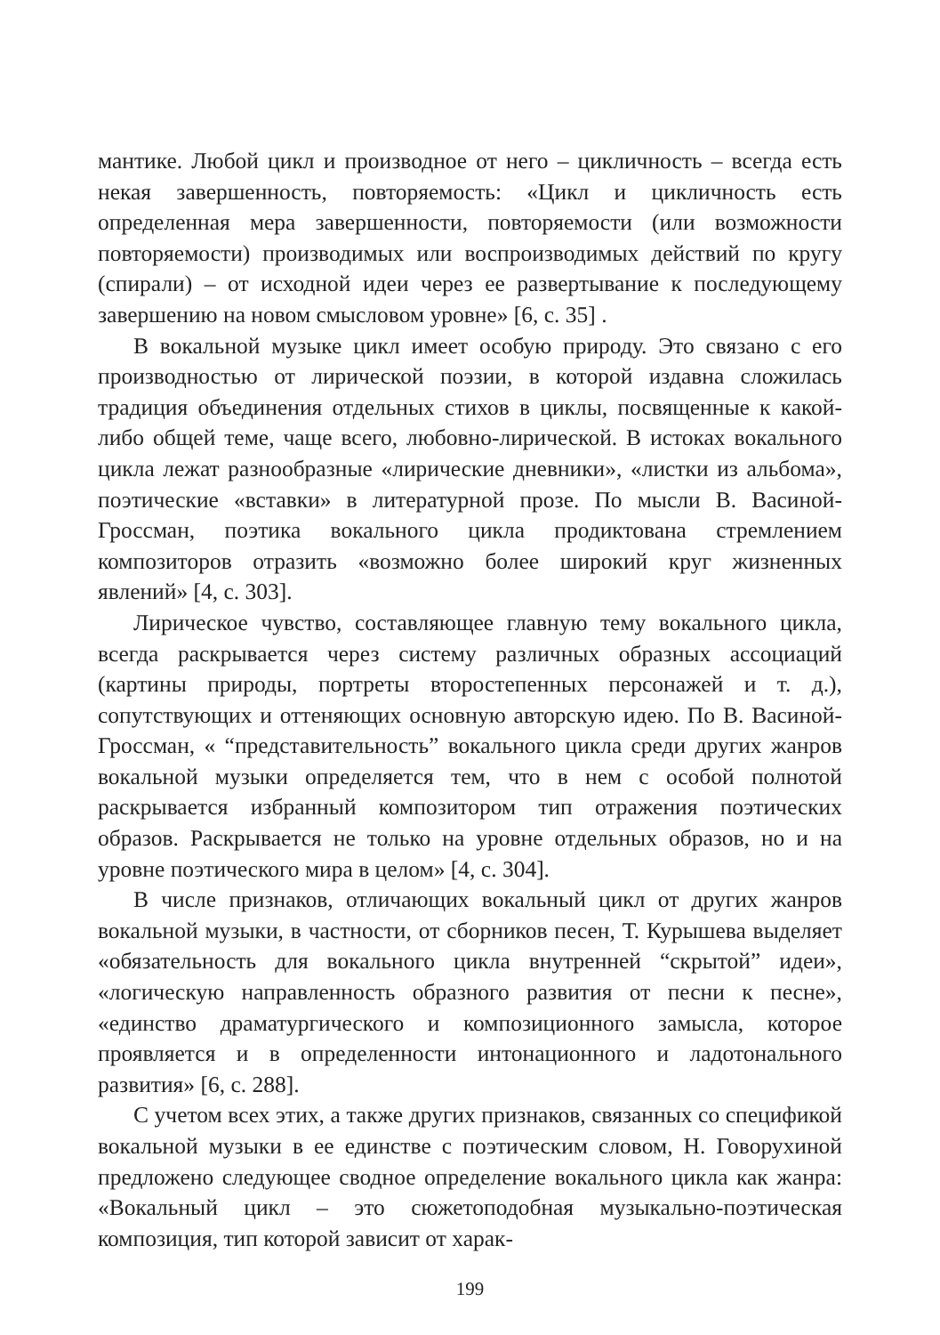мантике. Любой цикл и производное от него – цикличность – всегда есть некая завершенность, повторяемость: «Цикл и цикличность есть определенная мера завершенности, повторяемости (или возможности повторяемости) производимых или воспроизводимых действий по кругу (спирали) – от исходной идеи через ее развертывание к последующему завершению на новом смысловом уровне» [6, с. 35] .
В вокальной музыке цикл имеет особую природу. Это связано с его производностью от лирической поэзии, в которой издавна сложилась традиция объединения отдельных стихов в циклы, посвященные к какой-либо общей теме, чаще всего, любовно-лирической. В истоках вокального цикла лежат разнообразные «лирические дневники», «листки из альбома», поэтические «вставки» в литературной прозе. По мысли В. Васиной-Гроссман, поэтика вокального цикла продиктована стремлением композиторов отразить «возможно более широкий круг жизненных явлений» [4, с. 303].
Лирическое чувство, составляющее главную тему вокального цикла, всегда раскрывается через систему различных образных ассоциаций (картины природы, портреты второстепенных персонажей и т. д.), сопутствующих и оттеняющих основную авторскую идею. По В. Васиной-Гроссман, « “представительность” вокального цикла среди других жанров вокальной музыки определяется тем, что в нем с особой полнотой раскрывается избранный композитором тип отражения поэтических образов. Раскрывается не только на уровне отдельных образов, но и на уровне поэтического мира в целом» [4, с. 304].
В числе признаков, отличающих вокальный цикл от других жанров вокальной музыки, в частности, от сборников песен, Т. Курышева выделяет «обязательность для вокального цикла внутренней “скрытой” идеи», «логическую направленность образного развития от песни к песне», «единство драматургического и композиционного замысла, которое проявляется и в определенности интонационного и ладотонального развития» [6, с. 288].
С учетом всех этих, а также других признаков, связанных со спецификой вокальной музыки в ее единстве с поэтическим словом, Н. Говорухиной предложено следующее сводное определение вокального цикла как жанра: «Вокальный цикл – это сюжетоподобная музыкально-поэтическая композиция, тип которой зависит от харак-
199